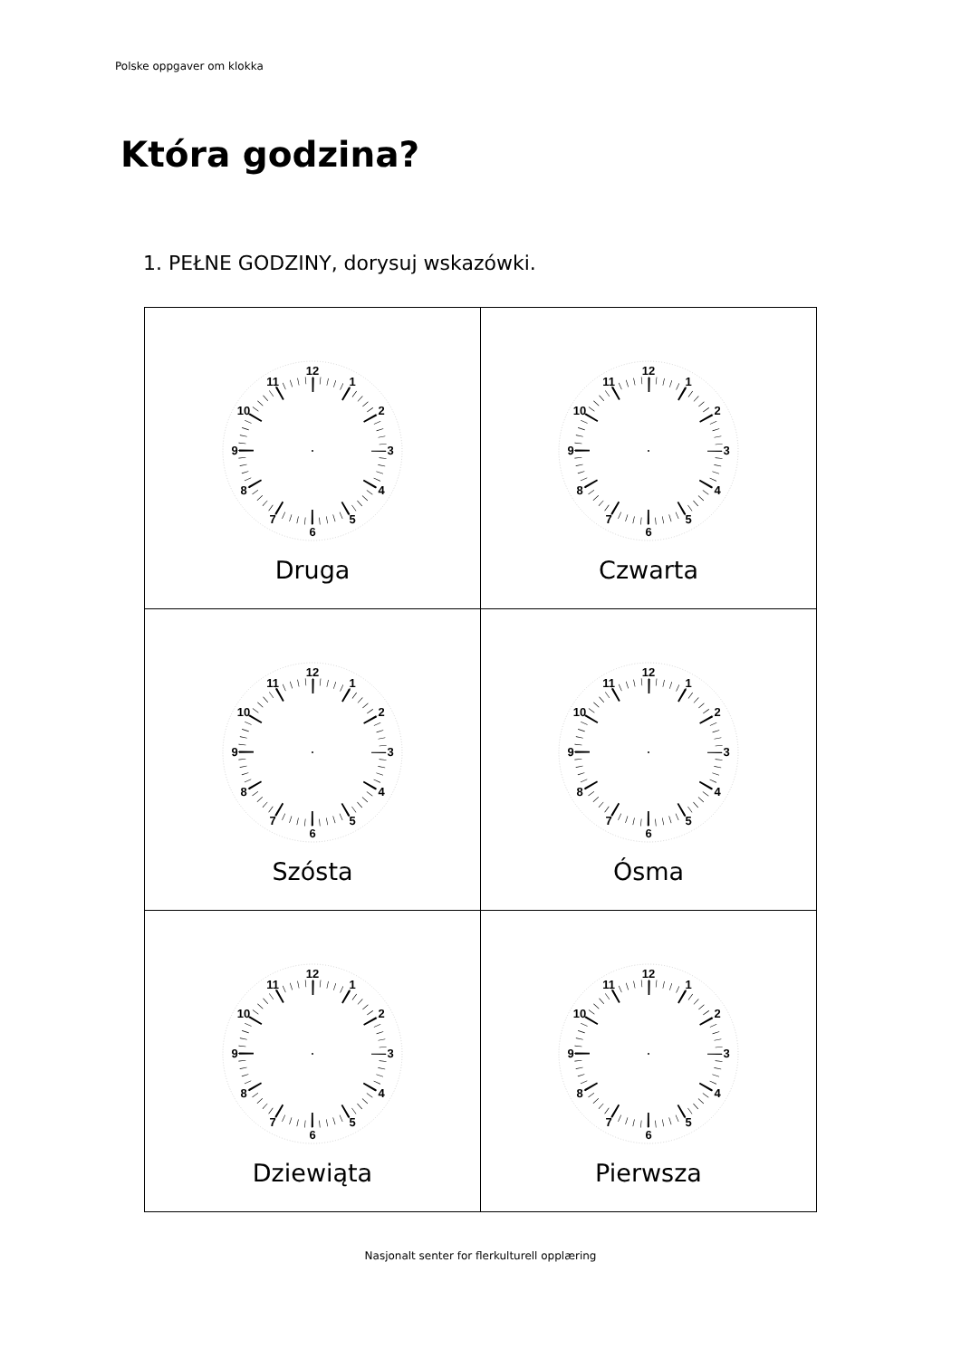Polske oppgaver om klokka
Która godzina?
1. PEŁNE GODZINY, dorysuj wskazówki.
| 12 1 2 3 4 5 6 7 8 9 10 11 Druga | 12 1 2 3 4 5 6 7 8 9 10 11 Czwarta |
| 12 1 2 3 4 5 6 7 8 9 10 11 Szósta | 12 1 2 3 4 5 6 7 8 9 10 11 Ósma |
| 12 1 2 3 4 5 6 7 8 9 10 11 Dziewiąta | 12 1 2 3 4 5 6 7 8 9 10 11 Pierwsza |
Nasjonalt senter for flerkulturell opplæring